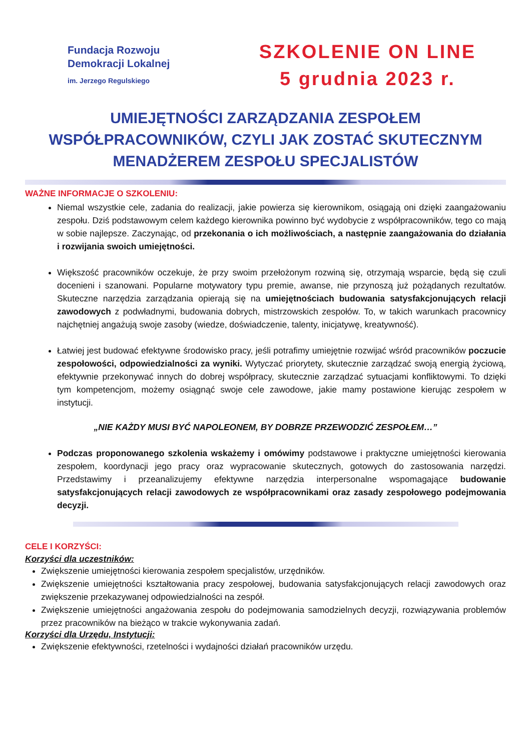Fundacja Rozwoju
Demokracji Lokalnej
im. Jerzego Regulskiego
SZKOLENIE ON LINE
5 grudnia 2023 r.
UMIEJĘTNOŚCI ZARZĄDZANIA ZESPOŁEM
WSPÓŁPRACOWNIKÓW, CZYLI JAK ZOSTAĆ SKUTECZNYM
MENADŻEREM ZESPOŁU SPECJALISTÓW
WAŻNE INFORMACJE O SZKOLENIU:
Niemal wszystkie cele, zadania do realizacji, jakie powierza się kierownikom, osiągają oni dzięki zaangażowaniu zespołu. Dziś podstawowym celem każdego kierownika powinno być wydobycie z współpracowników, tego co mają w sobie najlepsze. Zaczynając, od przekonania o ich możliwościach, a następnie zaangażowania do działania i rozwijania swoich umiejętności.
Większość pracowników oczekuje, że przy swoim przełożonym rozwiną się, otrzymają wsparcie, będą się czuli docenieni i szanowani. Popularne motywatory typu premie, awanse, nie przynoszą już pożądanych rezultatów. Skuteczne narzędzia zarządzania opierają się na umiejętnościach budowania satysfakcjonujących relacji zawodowych z podwładnymi, budowania dobrych, mistrzowskich zespołów. To, w takich warunkach pracownicy najchętniej angażują swoje zasoby (wiedze, doświadczenie, talenty, inicjatywę, kreatywność).
Łatwiej jest budować efektywne środowisko pracy, jeśli potrafimy umiejętnie rozwijać wśród pracowników poczucie zespołowości, odpowiedzialności za wyniki. Wytyczać priorytety, skutecznie zarządzać swoją energią życiową, efektywnie przekonywać innych do dobrej współpracy, skutecznie zarządzać sytuacjami konfliktowymi. To dzięki tym kompetencjom, możemy osiągnąć swoje cele zawodowe, jakie mamy postawione kierując zespołem w instytucji.
„NIE KAŻDY MUSI BYĆ NAPOLEONEM, BY DOBRZE PRZEWODZIĆ ZESPOŁEM…”
Podczas proponowanego szkolenia wskażemy i omówimy podstawowe i praktyczne umiejętności kierowania zespołem, koordynacji jego pracy oraz wypracowanie skutecznych, gotowych do zastosowania narzędzi. Przedstawimy i przeanalizujemy efektywne narzędzia interpersonalne wspomagające budowanie satysfakcjonujących relacji zawodowych ze współpracownikami oraz zasady zespołowego podejmowania decyzji.
CELE I KORZYŚCI:
Korzyści dla uczestników:
Zwiększenie umiejętności kierowania zespołem specjalistów, urzędników.
Zwiększenie umiejętności kształtowania pracy zespołowej, budowania satysfakcjonujących relacji zawodowych oraz zwiększenie przekazywanej odpowiedzialności na zespół.
Zwiększenie umiejętności angażowania zespołu do podejmowania samodzielnych decyzji, rozwiązywania problemów przez pracowników na bieżąco w trakcie wykonywania zadań.
Korzyści dla Urzędu, Instytucji:
Zwiększenie efektywności, rzetelności i wydajności działań pracowników urzędu.